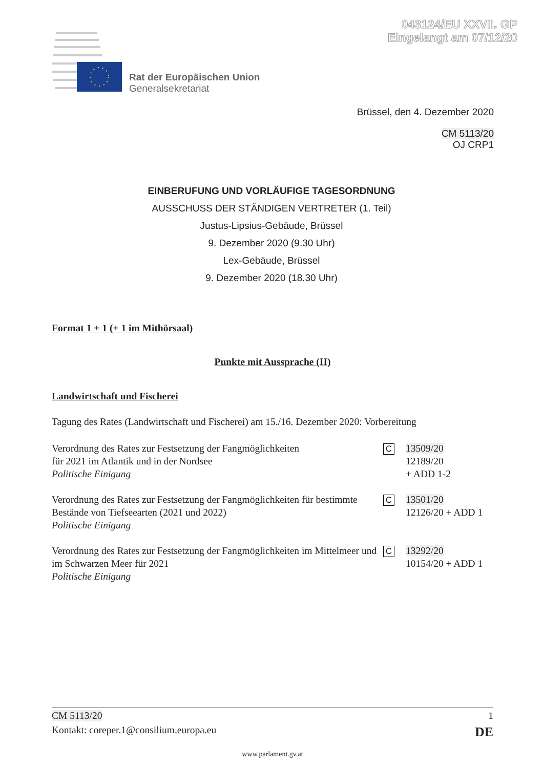043124/EU XXVII. GP
Eingelangt am 07/12/20
Rat der Europäischen Union
Generalsekretariat
Brüssel, den 4. Dezember 2020
CM 5113/20
OJ CRP1
EINBERUFUNG UND VORLÄUFIGE TAGESORDNUNG
AUSSCHUSS DER STÄNDIGEN VERTRETER (1. Teil)
Justus-Lipsius-Gebäude, Brüssel
9. Dezember 2020 (9.30 Uhr)
Lex-Gebäude, Brüssel
9. Dezember 2020 (18.30 Uhr)
Format 1 + 1 (+ 1 im Mithörsaal)
Punkte mit Aussprache (II)
Landwirtschaft und Fischerei
Tagung des Rates (Landwirtschaft und Fischerei) am 15./16. Dezember 2020: Vorbereitung
Verordnung des Rates zur Festsetzung der Fangmöglichkeiten
für 2021 im Atlantik und in der Nordsee
Politische Einigung
C
13509/20
12189/20
+ ADD 1-2
Verordnung des Rates zur Festsetzung der Fangmöglichkeiten für bestimmte Bestände von Tiefseearten (2021 und 2022)
Politische Einigung
C
13501/20
12126/20 + ADD 1
Verordnung des Rates zur Festsetzung der Fangmöglichkeiten im Mittelmeer und im Schwarzen Meer für 2021
Politische Einigung
C
13292/20
10154/20 + ADD 1
CM 5113/20 1
Kontakt: coreper.1@consilium.europa.eu DE
www.parlament.gv.at